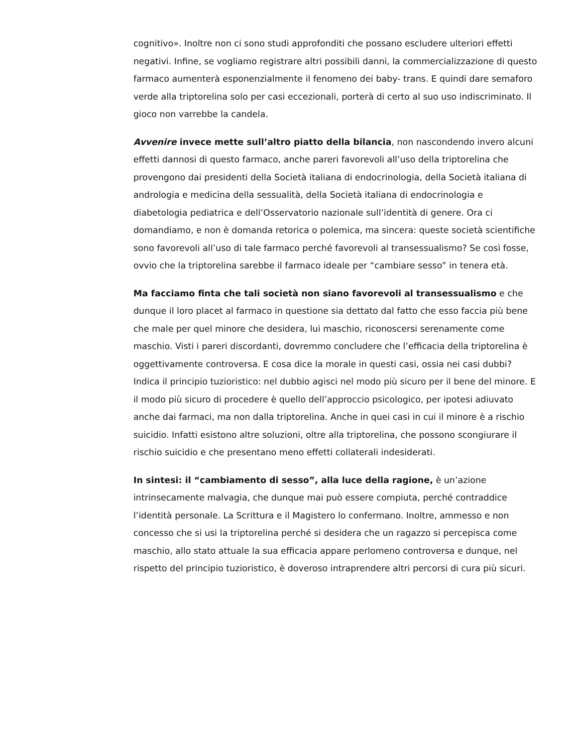cognitivo». Inoltre non ci sono studi approfonditi che possano escludere ulteriori effetti negativi. Infine, se vogliamo registrare altri possibili danni, la commercializzazione di questo farmaco aumenterà esponenzialmente il fenomeno dei baby- trans. E quindi dare semaforo verde alla triptorelina solo per casi eccezionali, porterà di certo al suo uso indiscriminato. Il gioco non varrebbe la candela.
Avvenire invece mette sull’altro piatto della bilancia, non nascondendo invero alcuni effetti dannosi di questo farmaco, anche pareri favorevoli all’uso della triptorelina che provengono dai presidenti della Società italiana di endocrinologia, della Società italiana di andrologia e medicina della sessualità, della Società italiana di endocrinologia e diabetologia pediatrica e dell’Osservatorio nazionale sull’identità di genere. Ora ci domandiamo, e non è domanda retorica o polemica, ma sincera: queste società scientifiche sono favorevoli all’uso di tale farmaco perché favorevoli al transessualismo? Se così fosse, ovvio che la triptorelina sarebbe il farmaco ideale per “cambiare sesso” in tenera età.
Ma facciamo finta che tali società non siano favorevoli al transessualismo e che dunque il loro placet al farmaco in questione sia dettato dal fatto che esso faccia più bene che male per quel minore che desidera, lui maschio, riconoscersi serenamente come maschio. Visti i pareri discordanti, dovremmo concludere che l’efficacia della triptorelina è oggettivamente controversa. E cosa dice la morale in questi casi, ossia nei casi dubbi? Indica il principio tuzioristico: nel dubbio agisci nel modo più sicuro per il bene del minore. E il modo più sicuro di procedere è quello dell’approccio psicologico, per ipotesi adiuvato anche dai farmaci, ma non dalla triptorelina. Anche in quei casi in cui il minore è a rischio suicidio. Infatti esistono altre soluzioni, oltre alla triptorelina, che possono scongiurare il rischio suicidio e che presentano meno effetti collaterali indesiderati.
In sintesi: il “cambiamento di sesso”, alla luce della ragione, è un’azione intrinsecamente malvagia, che dunque mai può essere compiuta, perché contraddice l’identità personale. La Scrittura e il Magistero lo confermano. Inoltre, ammesso e non concesso che si usi la triptorelina perché si desidera che un ragazzo si percepisca come maschio, allo stato attuale la sua efficacia appare perlomeno controversa e dunque, nel rispetto del principio tuzioristico, è doveroso intraprendere altri percorsi di cura più sicuri.